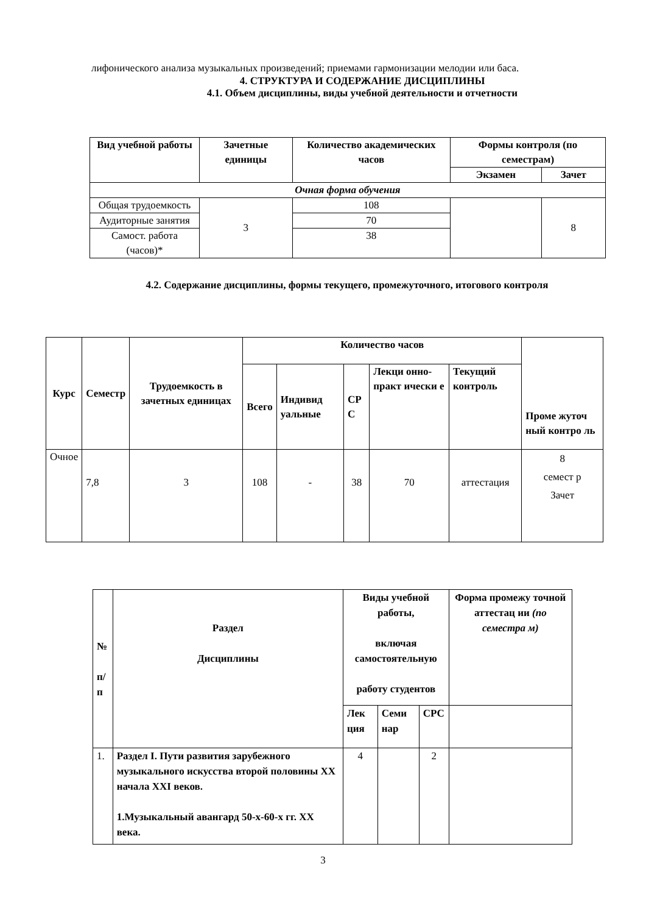лифонического анализа музыкальных произведений; приемами гармонизации мелодии или баса.
4. СТРУКТУРА И СОДЕРЖАНИЕ ДИСЦИПЛИНЫ
4.1. Объем дисциплины, виды учебной деятельности и отчетности
| Вид учебной работы | Зачетные единицы | Количество академических часов | Формы контроля (по семестрам) | |
| --- | --- | --- | --- | --- |
| | | | Экзамен | Зачет |
| Очная форма обучения | | | | |
| Общая трудоемкость | 3 | 108 | | 8 |
| Аудиторные занятия | | 70 | | |
| Самост. работа (часов)* | | 38 | | |
4.2. Содержание дисциплины, формы текущего, промежуточного, итогового контроля
| Курс | Семестр | Трудоемкость в зачетных единицах | Количество часов | | | | | Проме жуточ ный контро ль |
| --- | --- | --- | --- | --- | --- | --- | --- | --- |
| | | | Всего | Индивид уальные | СР С | Лекци онно-практ ически е | Текущий контроль | |
| Очное | 7,8 | 3 | 108 | - | 38 | 70 | аттестация | 8 семест р Зачет |
| № п/п | Раздел Дисциплины | Виды учебной работы, включая самостоятельную работу студентов | | | Форма промежу точной аттестац ии (по семестра м) |
| --- | --- | --- | --- | --- | --- |
| | | Лек ция | Семи нар | СРС | |
| 1. | Раздел I. Пути развития зарубежного музыкального искусства второй половины XX начала XXI веков. 1.Музыкальный авангард 50-х-60-х гг. XX века. | 4 | | 2 | |
3